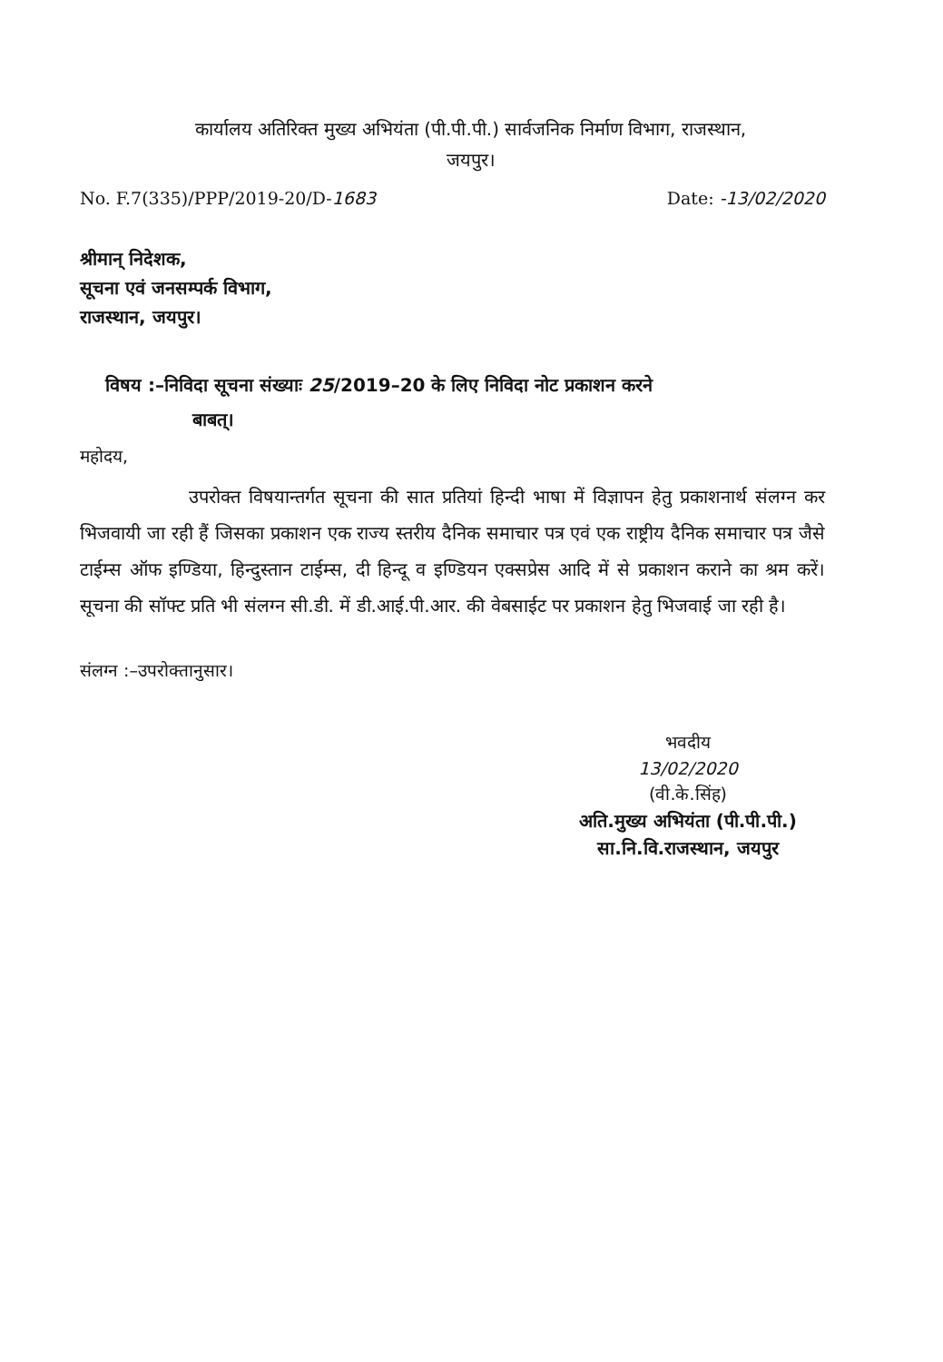कार्यालय अतिरिक्त मुख्य अभियंता (पी.पी.पी.) सार्वजनिक निर्माण विभाग, राजस्थान,
जयपुर।
No. F.7(335)/PPP/2019-20/D-1683 Date: -13/02/2020
श्रीमान् निदेशक,
सूचना एवं जनसम्पर्क विभाग,
राजस्थान, जयपुर।
विषय :–निविदा सूचना संख्याः 25/2019–20 के लिए निविदा नोट प्रकाशन करने
बाबत्।
महोदय,
उपरोक्त विषयान्तर्गत सूचना की सात प्रतियां हिन्दी भाषा में विज्ञापन हेतु प्रकाशनार्थ संलग्न कर भिजवायी जा रही हैं जिसका प्रकाशन एक राज्य स्तरीय दैनिक समाचार पत्र एवं एक राष्ट्रीय दैनिक समाचार पत्र जैसे टाईम्स ऑफ इण्डिया, हिन्दुस्तान टाईम्स, दी हिन्दू व इण्डियन एक्सप्रेस आदि में से प्रकाशन कराने का श्रम करें। सूचना की सॉफ्ट प्रति भी संलग्न सी.डी. में डी.आई.पी.आर. की वेबसाईट पर प्रकाशन हेतु भिजवाई जा रही है।
संलग्न :–उपरोक्तानुसार।
भवदीय
13/02/2020
(वी.के.सिंह)
अति.मुख्य अभियंता (पी.पी.पी.)
सा.नि.वि.राजस्थान, जयपुर